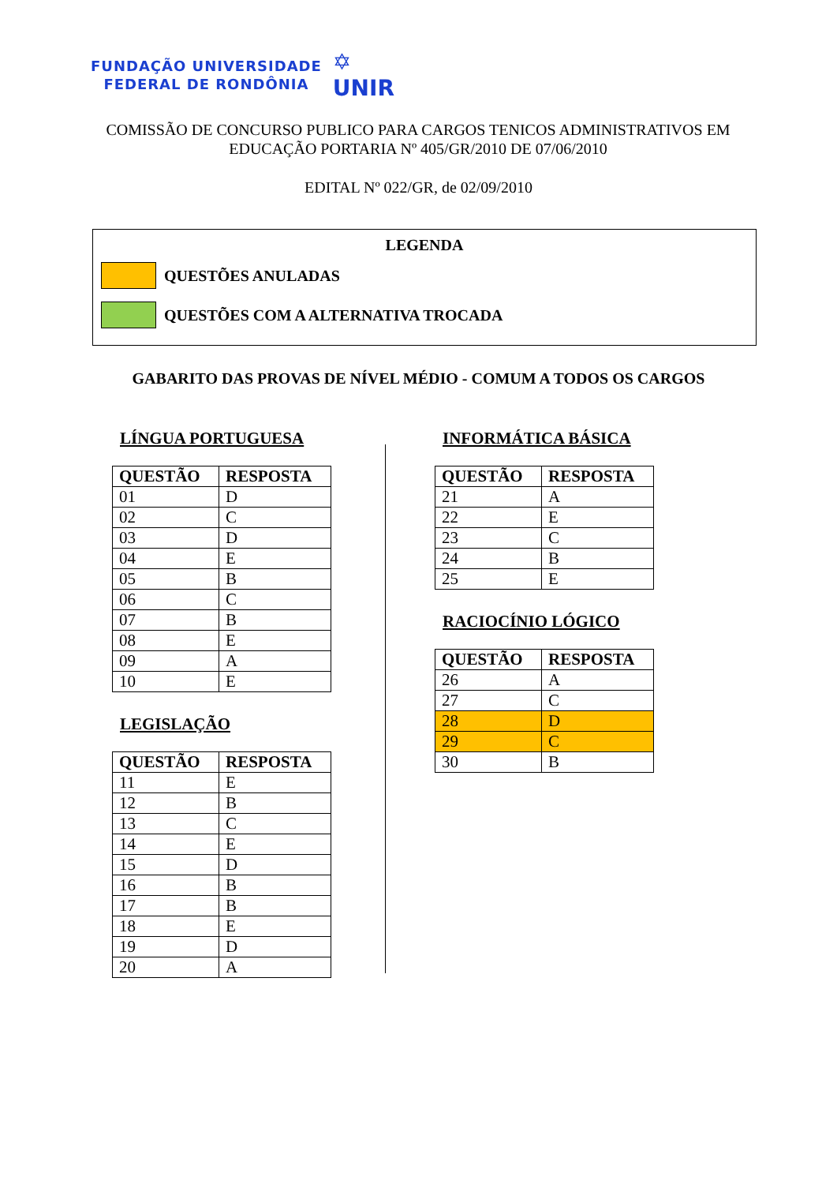FUNDAÇÃO UNIVERSIDADE
FEDERAL DE RONDÔNIA
✡
UNIR
COMISSÃO DE CONCURSO PUBLICO PARA CARGOS TENICOS ADMINISTRATIVOS EM EDUCAÇÃO PORTARIA Nº 405/GR/2010 DE 07/06/2010
EDITAL Nº 022/GR, de 02/09/2010
LEGENDA
QUESTÕES ANULADAS
QUESTÕES COM A ALTERNATIVA TROCADA
GABARITO DAS PROVAS DE NÍVEL MÉDIO - COMUM A TODOS OS CARGOS
LÍNGUA PORTUGUESA
| QUESTÃO | RESPOSTA |
| --- | --- |
| 01 | D |
| 02 | C |
| 03 | D |
| 04 | E |
| 05 | B |
| 06 | C |
| 07 | B |
| 08 | E |
| 09 | A |
| 10 | E |
LEGISLAÇÃO
| QUESTÃO | RESPOSTA |
| --- | --- |
| 11 | E |
| 12 | B |
| 13 | C |
| 14 | E |
| 15 | D |
| 16 | B |
| 17 | B |
| 18 | E |
| 19 | D |
| 20 | A |
INFORMÁTICA BÁSICA
| QUESTÃO | RESPOSTA |
| --- | --- |
| 21 | A |
| 22 | E |
| 23 | C |
| 24 | B |
| 25 | E |
RACIOCÍNIO LÓGICO
| QUESTÃO | RESPOSTA |
| --- | --- |
| 26 | A |
| 27 | C |
| 28 | D |
| 29 | C |
| 30 | B |